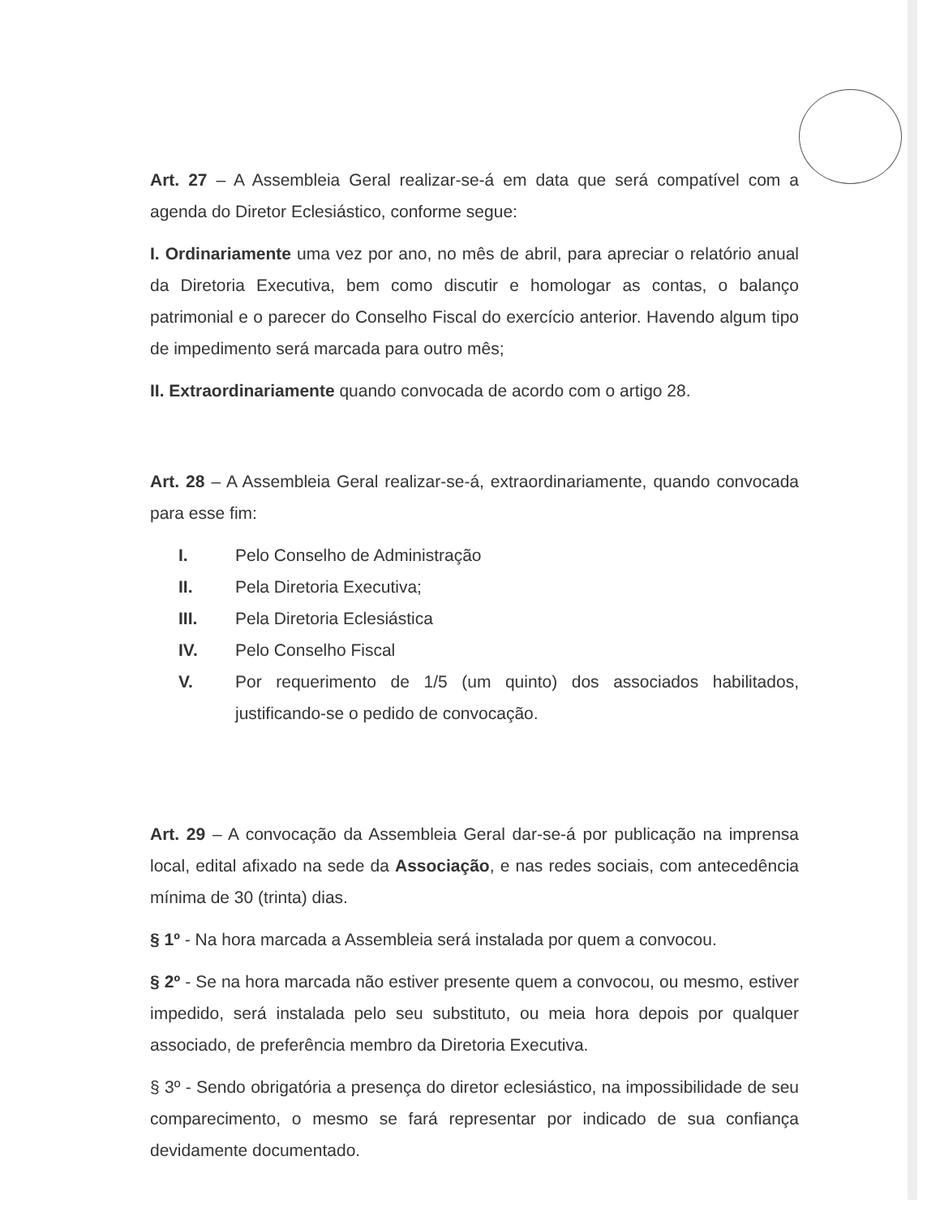Art. 27 – A Assembleia Geral realizar-se-á em data que será compatível com a agenda do Diretor Eclesiástico, conforme segue:
I. Ordinariamente uma vez por ano, no mês de abril, para apreciar o relatório anual da Diretoria Executiva, bem como discutir e homologar as contas, o balanço patrimonial e o parecer do Conselho Fiscal do exercício anterior. Havendo algum tipo de impedimento será marcada para outro mês;
II. Extraordinariamente quando convocada de acordo com o artigo 28.
Art. 28 – A Assembleia Geral realizar-se-á, extraordinariamente, quando convocada para esse fim:
I. Pelo Conselho de Administração
II. Pela Diretoria Executiva;
III. Pela Diretoria Eclesiástica
IV. Pelo Conselho Fiscal
V. Por requerimento de 1/5 (um quinto) dos associados habilitados, justificando-se o pedido de convocação.
Art. 29 – A convocação da Assembleia Geral dar-se-á por publicação na imprensa local, edital afixado na sede da Associação, e nas redes sociais, com antecedência mínima de 30 (trinta) dias.
§ 1º - Na hora marcada a Assembleia será instalada por quem a convocou.
§ 2º - Se na hora marcada não estiver presente quem a convocou, ou mesmo, estiver impedido, será instalada pelo seu substituto, ou meia hora depois por qualquer associado, de preferência membro da Diretoria Executiva.
§ 3º - Sendo obrigatória a presença do diretor eclesiástico, na impossibilidade de seu comparecimento, o mesmo se fará representar por indicado de sua confiança devidamente documentado.